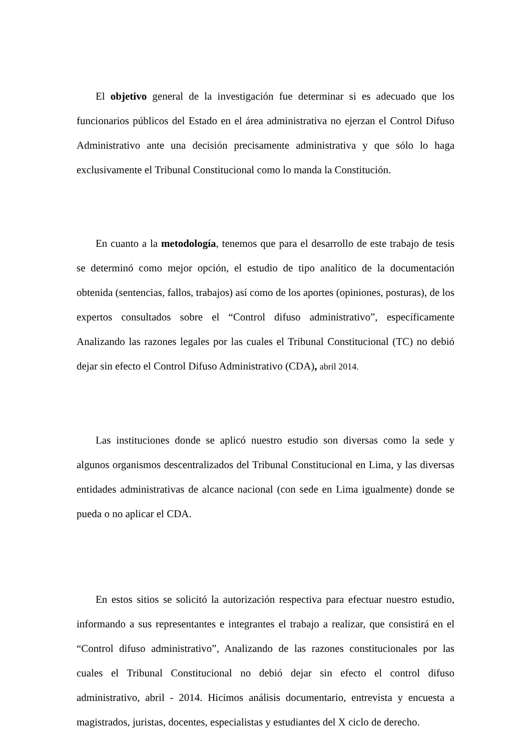El objetivo general de la investigación fue determinar si es adecuado que los funcionarios públicos del Estado en el área administrativa no ejerzan el Control Difuso Administrativo ante una decisión precisamente administrativa y que sólo lo haga exclusivamente el Tribunal Constitucional como lo manda la Constitución.
En cuanto a la metodología, tenemos que para el desarrollo de este trabajo de tesis se determinó como mejor opción, el estudio de tipo analítico de la documentación obtenida (sentencias, fallos, trabajos) así como de los aportes (opiniones, posturas), de los expertos consultados sobre el “Control difuso administrativo”, específicamente Analizando las razones legales por las cuales el Tribunal Constitucional (TC) no debió dejar sin efecto el Control Difuso Administrativo (CDA), abril 2014.
Las instituciones donde se aplicó nuestro estudio son diversas como la sede y algunos organismos descentralizados del Tribunal Constitucional en Lima, y las diversas entidades administrativas de alcance nacional (con sede en Lima igualmente) donde se pueda o no aplicar el CDA.
En estos sitios se solicitó la autorización respectiva para efectuar nuestro estudio, informando a sus representantes e integrantes el trabajo a realizar, que consistirá en el “Control difuso administrativo”, Analizando de las razones constitucionales por las cuales el Tribunal Constitucional no debió dejar sin efecto el control difuso administrativo, abril - 2014. Hicimos análisis documentario, entrevista y encuesta a magistrados, juristas, docentes, especialistas y estudiantes del X ciclo de derecho.